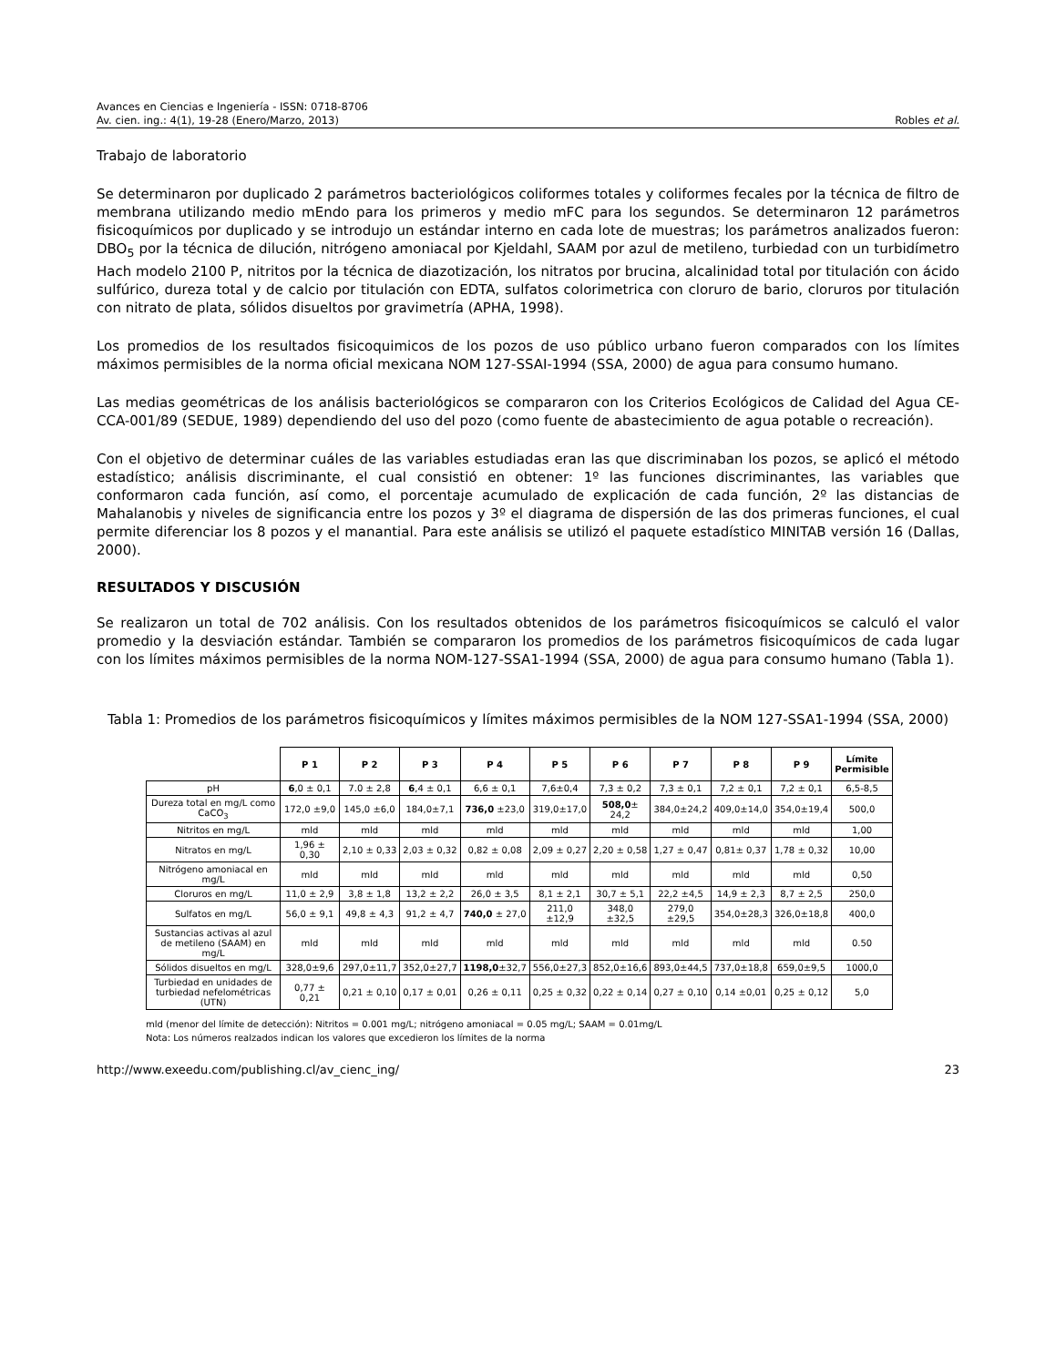Avances en Ciencias e Ingeniería - ISSN: 0718-8706
Av. cien. ing.: 4(1), 19-28 (Enero/Marzo, 2013) Robles et al.
Trabajo de laboratorio
Se determinaron por duplicado 2 parámetros bacteriológicos coliformes totales y coliformes fecales por la técnica de filtro de membrana utilizando medio mEndo para los primeros y medio mFC para los segundos. Se determinaron 12 parámetros fisicoquímicos por duplicado y se introdujo un estándar interno en cada lote de muestras; los parámetros analizados fueron: DBO<sub>5</sub> por la técnica de dilución, nitrógeno amoniacal por Kjeldahl, SAAM por azul de metileno, turbiedad con un turbidímetro Hach modelo 2100 P, nitritos por la técnica de diazotización, los nitratos por brucina, alcalinidad total por titulación con ácido sulfúrico, dureza total y de calcio por titulación con EDTA, sulfatos colorimetrica con cloruro de bario, cloruros por titulación con nitrato de plata, sólidos disueltos por gravimetría (APHA, 1998).
Los promedios de los resultados fisicoquimicos de los pozos de uso público urbano fueron comparados con los límites máximos permisibles de la norma oficial mexicana NOM 127-SSAI-1994 (SSA, 2000) de agua para consumo humano.
Las medias geométricas de los análisis bacteriológicos se compararon con los Criterios Ecológicos de Calidad del Agua CE-CCA-001/89 (SEDUE, 1989) dependiendo del uso del pozo (como fuente de abastecimiento de agua potable o recreación).
Con el objetivo de determinar cuáles de las variables estudiadas eran las que discriminaban los pozos, se aplicó el método estadístico; análisis discriminante, el cual consistió en obtener: 1º las funciones discriminantes, las variables que conformaron cada función, así como, el porcentaje acumulado de explicación de cada función, 2º las distancias de Mahalanobis y niveles de significancia entre los pozos y 3º el diagrama de dispersión de las dos primeras funciones, el cual permite diferenciar los 8 pozos y el manantial. Para este análisis se utilizó el paquete estadístico MINITAB versión 16 (Dallas, 2000).
RESULTADOS Y DISCUSIÓN
Se realizaron un total de 702 análisis. Con los resultados obtenidos de los parámetros fisicoquímicos se calculó el valor promedio y la desviación estándar. También se compararon los promedios de los parámetros fisicoquímicos de cada lugar con los límites máximos permisibles de la norma NOM-127-SSA1-1994 (SSA, 2000) de agua para consumo humano (Tabla 1).
Tabla 1: Promedios de los parámetros fisicoquímicos y límites máximos permisibles de la NOM 127-SSA1-1994 (SSA, 2000)
| | P 1 | P 2 | P 3 | P 4 | P 5 | P 6 | P 7 | P 8 | P 9 | Límite Permisible |
| pH | 6 ,0 ± 0,1 | 7.0 ± 2,8 | 6 ,4 ± 0,1 | 6,6 ± 0,1 | 7,6±0,4 | 7,3 ± 0,2 | 7,3 ± 0,1 | 7,2 ± 0,1 | 7,2 ± 0,1 | 6,5-8,5 |
| Dureza total en mg/L como CaCO<sub>3</sub> | 172,0 ±9,0 | 145,0 ±6,0 | 184,0±7,1 | 736,0 ±23,0 | 319,0±17,0 | 508,0 ± 24,2 | 384,0±24,2 | 409,0±14,0 | 354,0±19,4 | 500,0 |
| Nitritos en mg/L | mld | mld | mld | mld | mld | mld | mld | mld | mld | 1,00 |
| Nitratos en mg/L | 1,96 ± 0,30 | 2,10 ± 0,33 | 2,03 ± 0,32 | 0,82 ± 0,08 | 2,09 ± 0,27 | 2,20 ± 0,58 | 1,27 ± 0,47 | 0,81± 0,37 | 1,78 ± 0,32 | 10,00 |
| Nitrógeno amoniacal en mg/L | mld | mld | mld | mld | mld | mld | mld | mld | mld | 0,50 |
| Cloruros en mg/L | 11,0 ± 2,9 | 3,8 ± 1,8 | 13,2 ± 2,2 | 26,0 ± 3,5 | 8,1 ± 2,1 | 30,7 ± 5,1 | 22,2 ±4,5 | 14,9 ± 2,3 | 8,7 ± 2,5 | 250,0 |
| Sulfatos en mg/L | 56,0 ± 9,1 | 49,8 ± 4,3 | 91,2 ± 4,7 | 740,0 ± 27,0 | 211,0 ±12,9 | 348,0 ±32,5 | 279,0 ±29,5 | 354,0±28,3 | 326,0±18,8 | 400,0 |
| Sustancias activas al azul de metileno (SAAM) en mg/L | mld | mld | mld | mld | mld | mld | mld | mld | mld | 0.50 |
| Sólidos disueltos en mg/L | 328,0±9,6 | 297,0±11,7 | 352,0±27,7 | 1198,0 ±32,7 | 556,0±27,3 | 852,0±16,6 | 893,0±44,5 | 737,0±18,8 | 659,0±9,5 | 1000,0 |
| Turbiedad en unidades de turbiedad nefelométricas (UTN) | 0,77 ± 0,21 | 0,21 ± 0,10 | 0,17 ± 0,01 | 0,26 ± 0,11 | 0,25 ± 0,32 | 0,22 ± 0,14 | 0,27 ± 0,10 | 0,14 ±0,01 | 0,25 ± 0,12 | 5,0 |
mld (menor del límite de detección): Nitritos = 0.001 mg/L; nitrógeno amoniacal = 0.05 mg/L; SAAM = 0.01mg/L
Nota: Los números realzados indican los valores que excedieron los límites de la norma
http://www.exeedu.com/publishing.cl/av_cienc_ing/ 23